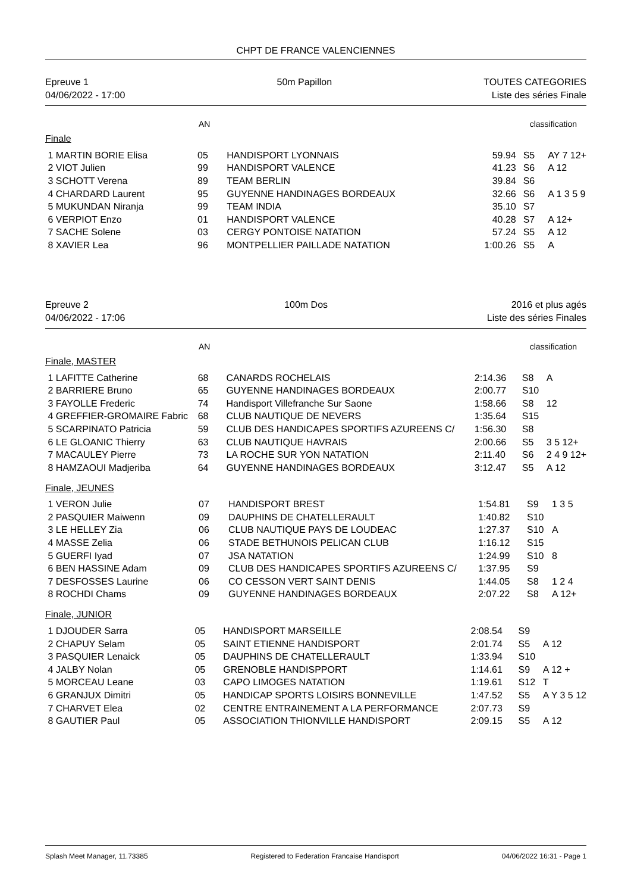CHPT DE FRANCE VALENCIENNES
Epreuve 1
04/06/2022 - 17:00
50m Papillon TOUTES CATEGORIES
Liste des séries Finale
AN classification
Finale
| 1 MARTIN BORIE Elisa | 05 | HANDISPORT LYONNAIS | 59.94 | S5 | AY 7 12+ |
| 2 VIOT Julien | 99 | HANDISPORT VALENCE | 41.23 | S6 | A 12 |
| 3 SCHOTT Verena | 89 | TEAM BERLIN | 39.84 | S6 | |
| 4 CHARDARD Laurent | 95 | GUYENNE HANDINAGES BORDEAUX | 32.66 | S6 | A 1 3 5 9 |
| 5 MUKUNDAN Niranja | 99 | TEAM INDIA | 35.10 | S7 | |
| 6 VERPIOT Enzo | 01 | HANDISPORT VALENCE | 40.28 | S7 | A 12+ |
| 7 SACHE Solene | 03 | CERGY PONTOISE NATATION | 57.24 | S5 | A 12 |
| 8 XAVIER Lea | 96 | MONTPELLIER PAILLADE NATATION | 1:00.26 | S5 | A |
Epreuve 2
04/06/2022 - 17:06
100m Dos 2016 et plus agés
Liste des séries Finales
AN classification
Finale, MASTER
| 1 LAFITTE Catherine | 68 | CANARDS ROCHELAIS | 2:14.36 | S8 | A |
| 2 BARRIERE Bruno | 65 | GUYENNE HANDINAGES BORDEAUX | 2:00.77 | S10 | |
| 3 FAYOLLE Frederic | 74 | Handisport Villefranche Sur Saone | 1:58.66 | S8 | 12 |
| 4 GREFFIER-GROMAIRE Fabric | 68 | CLUB NAUTIQUE DE NEVERS | 1:35.64 | S15 | |
| 5 SCARPINATO Patricia | 59 | CLUB DES HANDICAPES SPORTIFS AZUREENS C/ | 1:56.30 | S8 | |
| 6 LE GLOANIC Thierry | 63 | CLUB NAUTIQUE HAVRAIS | 2:00.66 | S5 | 3 5 12+ |
| 7 MACAULEY Pierre | 73 | LA ROCHE SUR YON NATATION | 2:11.40 | S6 | 2 4 9 12+ |
| 8 HAMZAOUI Madjeriba | 64 | GUYENNE HANDINAGES BORDEAUX | 3:12.47 | S5 | A 12 |
Finale, JEUNES
| 1 VERON Julie | 07 | HANDISPORT BREST | 1:54.81 | S9 | 1 3 5 |
| 2 PASQUIER Maiwenn | 09 | DAUPHINS DE CHATELLERAULT | 1:40.82 | S10 | |
| 3 LE HELLEY Zia | 06 | CLUB NAUTIQUE PAYS DE LOUDEAC | 1:27.37 | S10 | A |
| 4 MASSE Zelia | 06 | STADE BETHUNOIS PELICAN CLUB | 1:16.12 | S15 | |
| 5 GUERFI Iyad | 07 | JSA NATATION | 1:24.99 | S10 | 8 |
| 6 BEN HASSINE Adam | 09 | CLUB DES HANDICAPES SPORTIFS AZUREENS C/ | 1:37.95 | S9 | |
| 7 DESFOSSES Laurine | 06 | CO CESSON VERT SAINT DENIS | 1:44.05 | S8 | 1 2 4 |
| 8 ROCHDI Chams | 09 | GUYENNE HANDINAGES BORDEAUX | 2:07.22 | S8 | A 12+ |
Finale, JUNIOR
| 1 DJOUDER Sarra | 05 | HANDISPORT MARSEILLE | 2:08.54 | S9 | |
| 2 CHAPUY Selam | 05 | SAINT ETIENNE HANDISPORT | 2:01.74 | S5 | A 12 |
| 3 PASQUIER Lenaick | 05 | DAUPHINS DE CHATELLERAULT | 1:33.94 | S10 | |
| 4 JALBY Nolan | 05 | GRENOBLE HANDISPPORT | 1:14.61 | S9 | A 12 + |
| 5 MORCEAU Leane | 03 | CAPO LIMOGES NATATION | 1:19.61 | S12 | T |
| 6 GRANJUX Dimitri | 05 | HANDICAP SPORTS LOISIRS BONNEVILLE | 1:47.52 | S5 | A Y 3 5 12 |
| 7 CHARVET Elea | 02 | CENTRE ENTRAINEMENT A LA PERFORMANCE | 2:07.73 | S9 | |
| 8 GAUTIER Paul | 05 | ASSOCIATION THIONVILLE HANDISPORT | 2:09.15 | S5 | A 12 |
Splash Meet Manager, 11.73385 Registered to Federation Francaise Handisport 04/06/2022 16:31 - Page 1